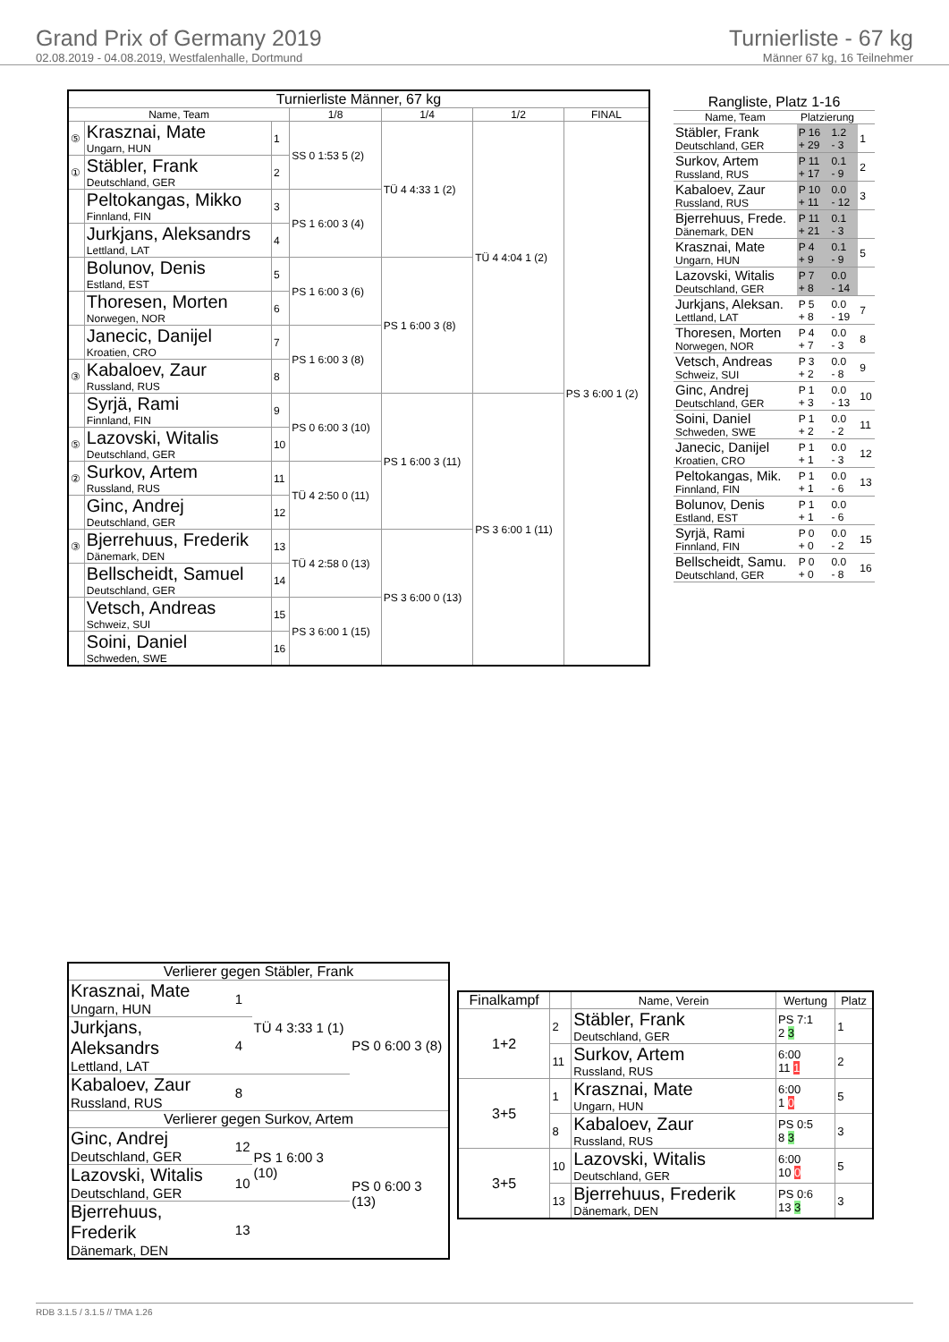Grand Prix of Germany 2019
02.08.2019 - 04.08.2019, Westfalenhalle, Dortmund
Turnierliste - 67 kg
Männer 67 kg, 16 Teilnehmer
| Turnierliste Männer, 67 kg | | | | | | |
| --- | --- | --- | --- | --- | --- | --- |
| Name, Team | | | 1/8 | 1/4 | 1/2 | FINAL |
| ⑤ | Krasznai, Mate Ungarn, HUN | 1 | SS 0 1:53 5 (2) | TÜ 4 4:33 1 (2) | TÜ 4 4:04 1 (2) | PS 3 6:00 1 (2) |
| ① | Stäbler, Frank Deutschland, GER | 2 | | | | |
| | Peltokangas, Mikko Finnland, FIN | 3 | PS 1 6:00 3 (4) | | | |
| | Jurkjans, Aleksandrs Lettland, LAT | 4 | | | | |
| | Bolunov, Denis Estland, EST | 5 | PS 1 6:00 3 (6) | PS 1 6:00 3 (8) | | |
| | Thoresen, Morten Norwegen, NOR | 6 | | | | |
| | Janecic, Danijel Kroatien, CRO | 7 | PS 1 6:00 3 (8) | | | |
| ③ | Kabaloev, Zaur Russland, RUS | 8 | | | | |
| | Syrjä, Rami Finnland, FIN | 9 | PS 0 6:00 3 (10) | PS 1 6:00 3 (11) | PS 3 6:00 1 (11) | |
| ⑤ | Lazovski, Witalis Deutschland, GER | 10 | | | | |
| ② | Surkov, Artem Russland, RUS | 11 | TÜ 4 2:50 0 (11) | | | |
| | Ginc, Andrej Deutschland, GER | 12 | | | | |
| ③ | Bjerrehuus, Frederik Dänemark, DEN | 13 | TÜ 4 2:58 0 (13) | PS 3 6:00 0 (13) | | |
| | Bellscheidt, Samuel Deutschland, GER | 14 | | | | |
| | Vetsch, Andreas Schweiz, SUI | 15 | PS 3 6:00 1 (15) | | | |
| | Soini, Daniel Schweden, SWE | 16 | | | | |
| Rangliste, Platz 1-16 | | | |
| --- | --- | --- | --- |
| Name, Team | Platzierung | | |
| Stäbler, Frank Deutschland, GER | P 16 + 29 | 1.2 - 3 | 1 |
| Surkov, Artem Russland, RUS | P 11 + 17 | 0.1 - 9 | 2 |
| Kabaloev, Zaur Russland, RUS | P 10 + 11 | 0.0 - 12 | 3 |
| Bjerrehuus, Frede. Dänemark, DEN | P 11 + 21 | 0.1 - 3 | |
| Krasznai, Mate Ungarn, HUN | P 4 + 9 | 0.1 - 9 | 5 |
| Lazovski, Witalis Deutschland, GER | P 7 + 8 | 0.0 - 14 | |
| Jurkjans, Aleksan. Lettland, LAT | P 5 + 8 | 0.0 - 19 | 7 |
| Thoresen, Morten Norwegen, NOR | P 4 + 7 | 0.0 - 3 | 8 |
| Vetsch, Andreas Schweiz, SUI | P 3 + 2 | 0.0 - 8 | 9 |
| Ginc, Andrej Deutschland, GER | P 1 + 3 | 0.0 - 13 | 10 |
| Soini, Daniel Schweden, SWE | P 1 + 2 | 0.0 - 2 | 11 |
| Janecic, Danijel Kroatien, CRO | P 1 + 1 | 0.0 - 3 | 12 |
| Peltokangas, Mik. Finnland, FIN | P 1 + 1 | 0.0 - 6 | 13 |
| Bolunov, Denis Estland, EST | P 1 + 1 | 0.0 - 6 | |
| Syrjä, Rami Finnland, FIN | P 0 + 0 | 0.0 - 2 | 15 |
| Bellscheidt, Samu. Deutschland, GER | P 0 + 0 | 0.0 - 8 | 16 |
| Verlierer gegen Stäbler, Frank | | | |
| Krasznai, Mate Ungarn, HUN | 1 | TÜ 4 3:33 1 (1) | PS 0 6:00 3 (8) |
| Jurkjans, Aleksandrs Lettland, LAT | 4 | | |
| Kabaloev, Zaur Russland, RUS | 8 | | |
| Verlierer gegen Surkov, Artem | | | |
| Ginc, Andrej Deutschland, GER | 12 | PS 1 6:00 3 (10) | PS 0 6:00 3 (13) |
| Lazovski, Witalis Deutschland, GER | 10 | | |
| Bjerrehuus, Frederik Dänemark, DEN | 13 | | |
| Finalkampf | | Name, Verein | Wertung | Platz |
| --- | --- | --- | --- | --- |
| 1+2 | 2 | Stäbler, Frank Deutschland, GER | PS 7:1 2 3 | 1 |
| | 11 | Surkov, Artem Russland, RUS | 6:00 11 1 | 2 |
| 3+5 | 1 | Krasznai, Mate Ungarn, HUN | 6:00 1 0 | 5 |
| | 8 | Kabaloev, Zaur Russland, RUS | PS 0:5 8 3 | 3 |
| 3+5 | 10 | Lazovski, Witalis Deutschland, GER | 6:00 10 0 | 5 |
| | 13 | Bjerrehuus, Frederik Dänemark, DEN | PS 0:6 13 3 | 3 |
RDB 3.1.5 / 3.1.5 // TMA 1.26